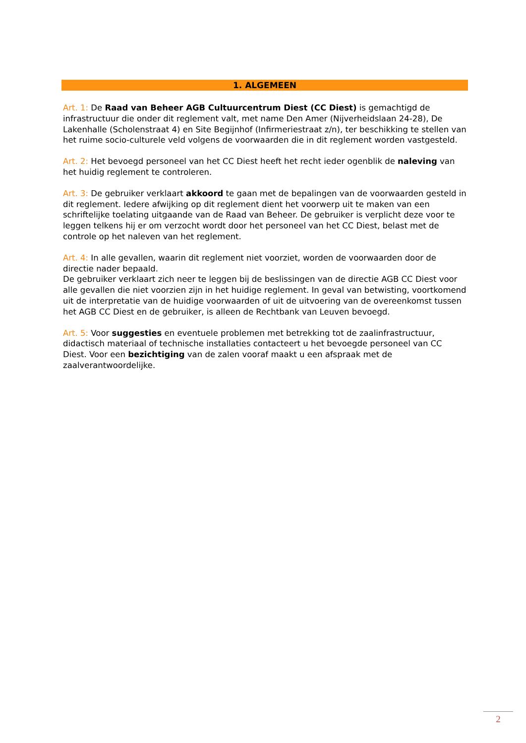1. ALGEMEEN
Art. 1: De Raad van Beheer AGB Cultuurcentrum Diest (CC Diest) is gemachtigd de infrastructuur die onder dit reglement valt, met name Den Amer (Nijverheidslaan 24-28), De Lakenhalle (Scholenstraat 4) en Site Begijnhof (Infirmeriestraat z/n), ter beschikking te stellen van het ruime socio-culturele veld volgens de voorwaarden die in dit reglement worden vastgesteld.
Art. 2: Het bevoegd personeel van het CC Diest heeft het recht ieder ogenblik de naleving van het huidig reglement te controleren.
Art. 3: De gebruiker verklaart akkoord te gaan met de bepalingen van de voorwaarden gesteld in dit reglement. Iedere afwijking op dit reglement dient het voorwerp uit te maken van een schriftelijke toelating uitgaande van de Raad van Beheer. De gebruiker is verplicht deze voor te leggen telkens hij er om verzocht wordt door het personeel van het CC Diest, belast met de controle op het naleven van het reglement.
Art. 4: In alle gevallen, waarin dit reglement niet voorziet, worden de voorwaarden door de directie nader bepaald.
De gebruiker verklaart zich neer te leggen bij de beslissingen van de directie AGB CC Diest voor alle gevallen die niet voorzien zijn in het huidige reglement. In geval van betwisting, voortkomend uit de interpretatie van de huidige voorwaarden of uit de uitvoering van de overeenkomst tussen het AGB CC Diest en de gebruiker, is alleen de Rechtbank van Leuven bevoegd.
Art. 5: Voor suggesties en eventuele problemen met betrekking tot de zaalinfrastructuur, didactisch materiaal of technische installaties contacteert u het bevoegde personeel van CC Diest. Voor een bezichtiging van de zalen vooraf maakt u een afspraak met de zaalverantwoordelijke.
2